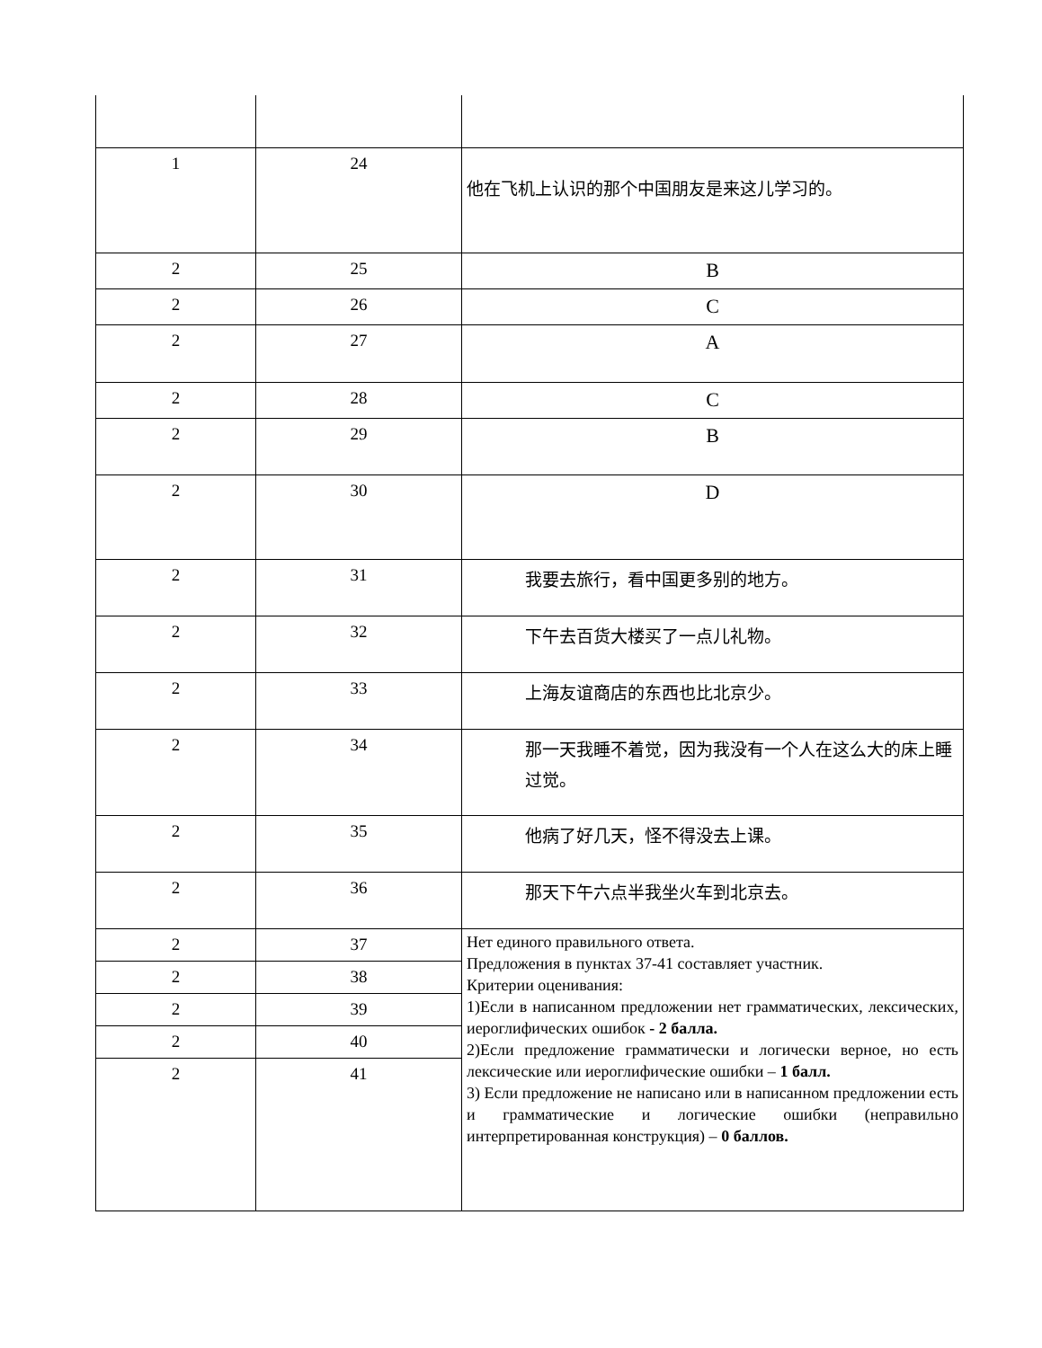| 1 | 24 | 他在飞机上认识的那个中国朋友是来这儿学习的。 |
| 2 | 25 | B |
| 2 | 26 | C |
| 2 | 27 | A |
| 2 | 28 | C |
| 2 | 29 | B |
| 2 | 30 | D |
| 2 | 31 | 我要去旅行，看中国更多别的地方。 |
| 2 | 32 | 下午去百货大楼买了一点儿礼物。 |
| 2 | 33 | 上海友谊商店的东西也比北京少。 |
| 2 | 34 | 那一天我睡不着觉，因为我没有一个人在这么大的床上睡过觉。 |
| 2 | 35 | 他病了好几天，怪不得没去上课。 |
| 2 | 36 | 那天下午六点半我坐火车到北京去。 |
| 2 | 37 | Нет единого правильного ответа. Предложения в пунктах 37-41 составляет участник. Критерии оценивания: 1)Если в написанном предложении нет грамматических, лексических, иероглифических ошибок - 2 балла. 2)Если предложение грамматически и логически верное, но есть лексические или иероглифические ошибки – 1 балл. 3) Если предложение не написано или в написанном предложении есть и грамматические и логические ошибки (неправильно интерпретированная конструкция) – 0 баллов. |
| 2 | 38 | |
| 2 | 39 | |
| 2 | 40 | |
| 2 | 41 | |